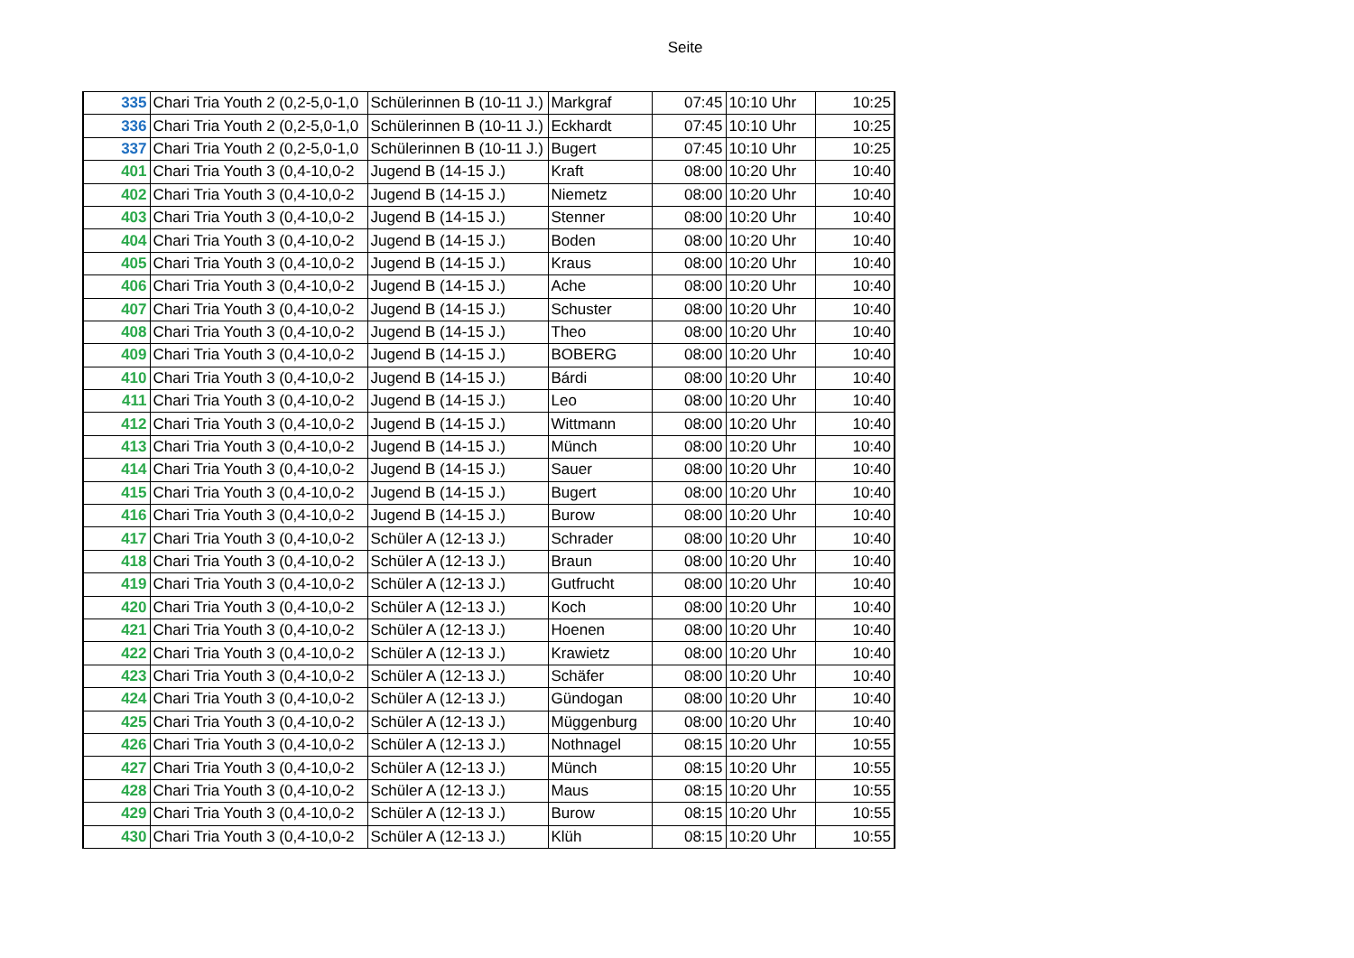Seite
| 335 | Chari Tria Youth 2 (0,2-5,0-1,0 | Schülerinnen B (10-11 J.) | Markgraf | 07:45 | 10:10 Uhr | 10:25 |
| 336 | Chari Tria Youth 2 (0,2-5,0-1,0 | Schülerinnen B (10-11 J.) | Eckhardt | 07:45 | 10:10 Uhr | 10:25 |
| 337 | Chari Tria Youth 2 (0,2-5,0-1,0 | Schülerinnen B (10-11 J.) | Bugert | 07:45 | 10:10 Uhr | 10:25 |
| 401 | Chari Tria Youth 3 (0,4-10,0-2 | Jugend B (14-15 J.) | Kraft | 08:00 | 10:20 Uhr | 10:40 |
| 402 | Chari Tria Youth 3 (0,4-10,0-2 | Jugend B (14-15 J.) | Niemetz | 08:00 | 10:20 Uhr | 10:40 |
| 403 | Chari Tria Youth 3 (0,4-10,0-2 | Jugend B (14-15 J.) | Stenner | 08:00 | 10:20 Uhr | 10:40 |
| 404 | Chari Tria Youth 3 (0,4-10,0-2 | Jugend B (14-15 J.) | Boden | 08:00 | 10:20 Uhr | 10:40 |
| 405 | Chari Tria Youth 3 (0,4-10,0-2 | Jugend B (14-15 J.) | Kraus | 08:00 | 10:20 Uhr | 10:40 |
| 406 | Chari Tria Youth 3 (0,4-10,0-2 | Jugend B (14-15 J.) | Ache | 08:00 | 10:20 Uhr | 10:40 |
| 407 | Chari Tria Youth 3 (0,4-10,0-2 | Jugend B (14-15 J.) | Schuster | 08:00 | 10:20 Uhr | 10:40 |
| 408 | Chari Tria Youth 3 (0,4-10,0-2 | Jugend B (14-15 J.) | Theo | 08:00 | 10:20 Uhr | 10:40 |
| 409 | Chari Tria Youth 3 (0,4-10,0-2 | Jugend B (14-15 J.) | BOBERG | 08:00 | 10:20 Uhr | 10:40 |
| 410 | Chari Tria Youth 3 (0,4-10,0-2 | Jugend B (14-15 J.) | Bárdi | 08:00 | 10:20 Uhr | 10:40 |
| 411 | Chari Tria Youth 3 (0,4-10,0-2 | Jugend B (14-15 J.) | Leo | 08:00 | 10:20 Uhr | 10:40 |
| 412 | Chari Tria Youth 3 (0,4-10,0-2 | Jugend B (14-15 J.) | Wittmann | 08:00 | 10:20 Uhr | 10:40 |
| 413 | Chari Tria Youth 3 (0,4-10,0-2 | Jugend B (14-15 J.) | Münch | 08:00 | 10:20 Uhr | 10:40 |
| 414 | Chari Tria Youth 3 (0,4-10,0-2 | Jugend B (14-15 J.) | Sauer | 08:00 | 10:20 Uhr | 10:40 |
| 415 | Chari Tria Youth 3 (0,4-10,0-2 | Jugend B (14-15 J.) | Bugert | 08:00 | 10:20 Uhr | 10:40 |
| 416 | Chari Tria Youth 3 (0,4-10,0-2 | Jugend B (14-15 J.) | Burow | 08:00 | 10:20 Uhr | 10:40 |
| 417 | Chari Tria Youth 3 (0,4-10,0-2 | Schüler A (12-13 J.) | Schrader | 08:00 | 10:20 Uhr | 10:40 |
| 418 | Chari Tria Youth 3 (0,4-10,0-2 | Schüler A (12-13 J.) | Braun | 08:00 | 10:20 Uhr | 10:40 |
| 419 | Chari Tria Youth 3 (0,4-10,0-2 | Schüler A (12-13 J.) | Gutfrucht | 08:00 | 10:20 Uhr | 10:40 |
| 420 | Chari Tria Youth 3 (0,4-10,0-2 | Schüler A (12-13 J.) | Koch | 08:00 | 10:20 Uhr | 10:40 |
| 421 | Chari Tria Youth 3 (0,4-10,0-2 | Schüler A (12-13 J.) | Hoenen | 08:00 | 10:20 Uhr | 10:40 |
| 422 | Chari Tria Youth 3 (0,4-10,0-2 | Schüler A (12-13 J.) | Krawietz | 08:00 | 10:20 Uhr | 10:40 |
| 423 | Chari Tria Youth 3 (0,4-10,0-2 | Schüler A (12-13 J.) | Schäfer | 08:00 | 10:20 Uhr | 10:40 |
| 424 | Chari Tria Youth 3 (0,4-10,0-2 | Schüler A (12-13 J.) | Gündogan | 08:00 | 10:20 Uhr | 10:40 |
| 425 | Chari Tria Youth 3 (0,4-10,0-2 | Schüler A (12-13 J.) | Müggenburg | 08:00 | 10:20 Uhr | 10:40 |
| 426 | Chari Tria Youth 3 (0,4-10,0-2 | Schüler A (12-13 J.) | Nothnagel | 08:15 | 10:20 Uhr | 10:55 |
| 427 | Chari Tria Youth 3 (0,4-10,0-2 | Schüler A (12-13 J.) | Münch | 08:15 | 10:20 Uhr | 10:55 |
| 428 | Chari Tria Youth 3 (0,4-10,0-2 | Schüler A (12-13 J.) | Maus | 08:15 | 10:20 Uhr | 10:55 |
| 429 | Chari Tria Youth 3 (0,4-10,0-2 | Schüler A (12-13 J.) | Burow | 08:15 | 10:20 Uhr | 10:55 |
| 430 | Chari Tria Youth 3 (0,4-10,0-2 | Schüler A (12-13 J.) | Klüh | 08:15 | 10:20 Uhr | 10:55 |